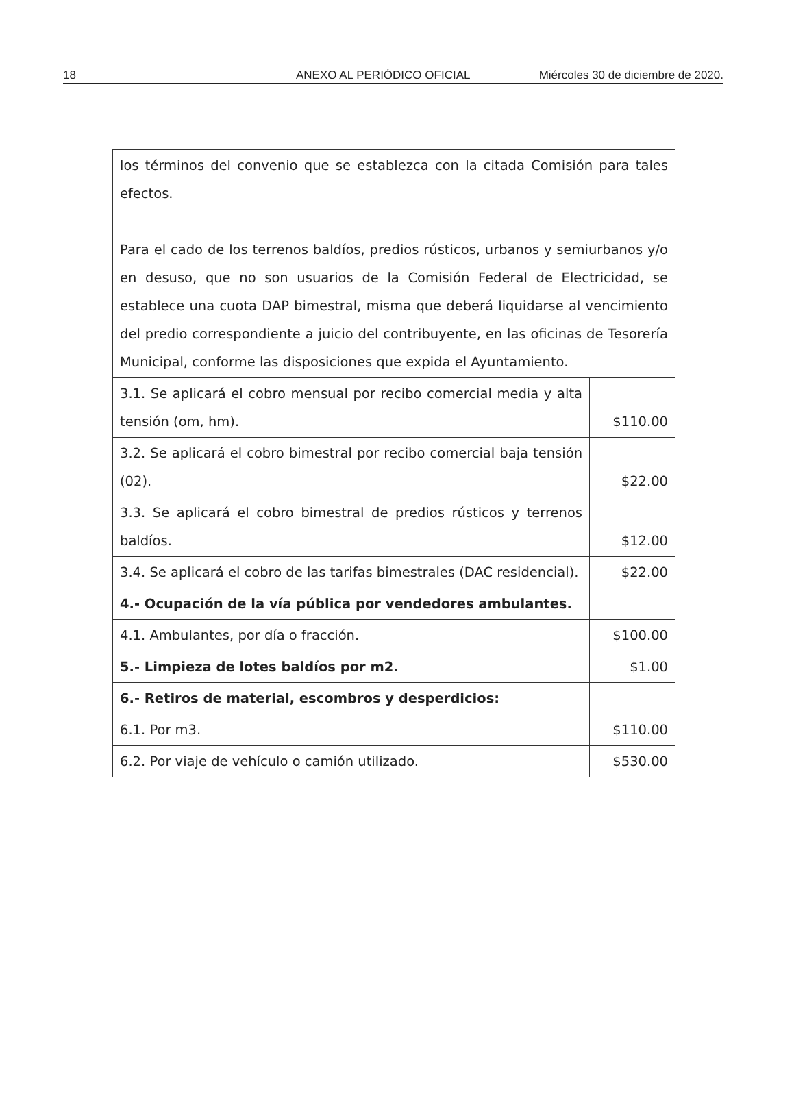18 ANEXO AL PERIÓDICO OFICIAL Miércoles 30 de diciembre de 2020.
| los términos del convenio que se establezca con la citada Comisión para tales efectos. Para el cado de los terrenos baldíos, predios rústicos, urbanos y semiurbanos y/o en desuso, que no son usuarios de la Comisión Federal de Electricidad, se establece una cuota DAP bimestral, misma que deberá liquidarse al vencimiento del predio correspondiente a juicio del contribuyente, en las oficinas de Tesorería Municipal, conforme las disposiciones que expida el Ayuntamiento. | |
| 3.1. Se aplicará el cobro mensual por recibo comercial media y alta tensión (om, hm). | $110.00 |
| 3.2. Se aplicará el cobro bimestral por recibo comercial baja tensión (02). | $22.00 |
| 3.3. Se aplicará el cobro bimestral de predios rústicos y terrenos baldíos. | $12.00 |
| 3.4. Se aplicará el cobro de las tarifas bimestrales (DAC residencial). | $22.00 |
| 4.- Ocupación de la vía pública por vendedores ambulantes. | |
| 4.1. Ambulantes, por día o fracción. | $100.00 |
| 5.- Limpieza de lotes baldíos por m2. | $1.00 |
| 6.- Retiros de material, escombros y desperdicios: | |
| 6.1. Por m3. | $110.00 |
| 6.2. Por viaje de vehículo o camión utilizado. | $530.00 |